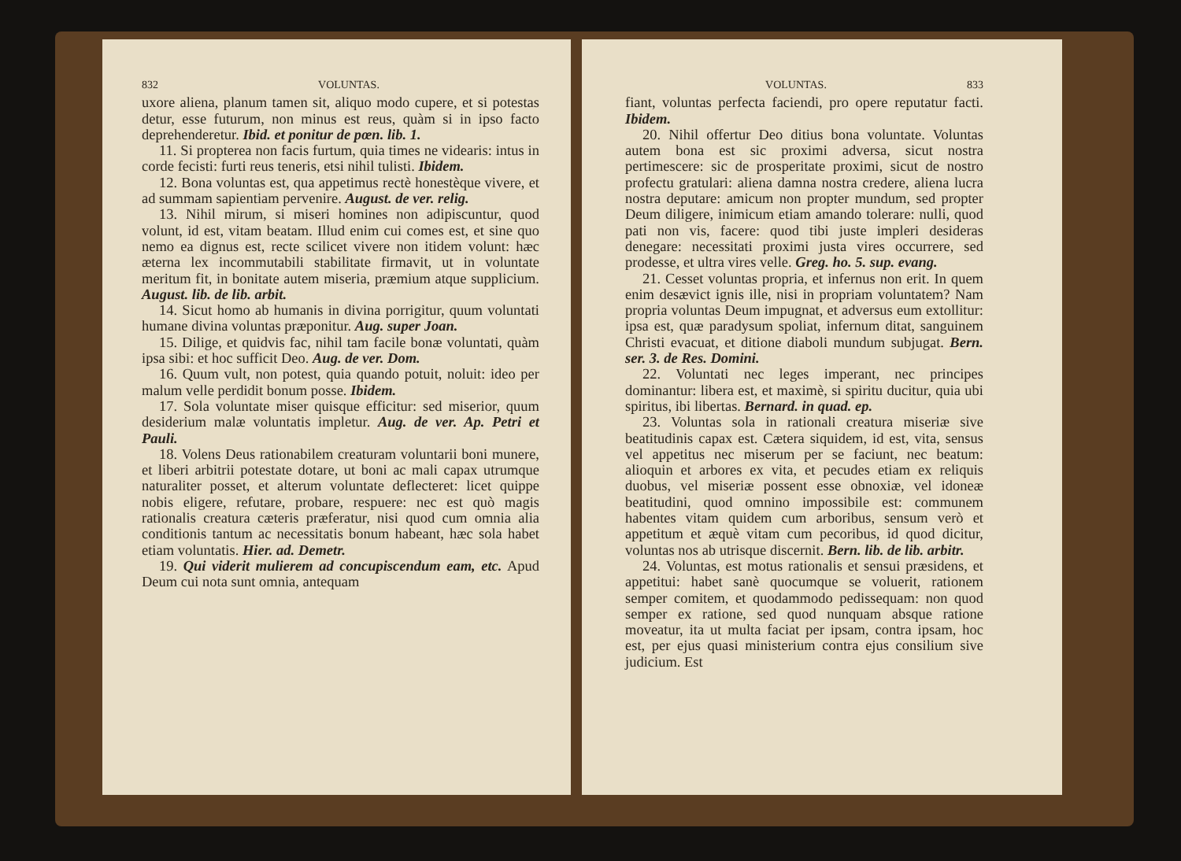832 VOLUNTAS.
uxore aliena, planum tamen sit, aliquo modo cupere, et si potestas detur, esse futurum, non minus est reus, quàm si in ipso facto deprehenderetur. Ibid. et ponitur de pœn. lib. 1.
11. Si propterea non facis furtum, quia times ne videaris: intus in corde fecisti: furti reus teneris, etsi nihil tulisti. Ibidem.
12. Bona voluntas est, qua appetimus rectè honestèque vivere, et ad summam sapientiam pervenire. August. de ver. relig.
13. Nihil mirum, si miseri homines non adipiscuntur, quod volunt, id est, vitam beatam. Illud enim cui comes est, et sine quo nemo ea dignus est, recte scilicet vivere non itidem volunt: hæc æterna lex incommutabili stabilitate firmavit, ut in voluntate meritum fit, in bonitate autem miseria, præmium atque supplicium. August. lib. de lib. arbit.
14. Sicut homo ab humanis in divina porrigitur, quum voluntati humane divina voluntas præponitur. Aug. super Joan.
15. Dilige, et quidvis fac, nihil tam facile bonæ voluntati, quàm ipsa sibi: et hoc sufficit Deo. Aug. de ver. Dom.
16. Quum vult, non potest, quia quando potuit, noluit: ideo per malum velle perdidit bonum posse. Ibidem.
17. Sola voluntate miser quisque efficitur: sed miserior, quum desiderium malæ voluntatis impletur. Aug. de ver. Ap. Petri et Pauli.
18. Volens Deus rationabilem creaturam voluntarii boni munere, et liberi arbitrii potestate dotare, ut boni ac mali capax utrumque naturaliter posset, et alterum voluntate deflecteret: licet quippe nobis eligere, refutare, probare, respuere: nec est quò magis rationalis creatura cæteris præferatur, nisi quod cum omnia alia conditionis tantum ac necessitatis bonum habeant, hæc sola habet etiam voluntatis. Hier. ad. Demetr.
19. Qui viderit mulierem ad concupiscendum eam, etc. Apud Deum cui nota sunt omnia, antequam
VOLUNTAS. 833
fiant, voluntas perfecta faciendi, pro opere reputatur facti. Ibidem.
20. Nihil offertur Deo ditius bona voluntate. Voluntas autem bona est sic proximi adversa, sicut nostra pertimescere: sic de prosperitate proximi, sicut de nostro profectu gratulari: aliena damna nostra credere, aliena lucra nostra deputare: amicum non propter mundum, sed propter Deum diligere, inimicum etiam amando tolerare: nulli, quod pati non vis, facere: quod tibi juste impleri desideras denegare: necessitati proximi justa vires occurrere, sed prodesse, et ultra vires velle. Greg. ho. 5. sup. evang.
21. Cesset voluntas propria, et infernus non erit. In quem enim desævict ignis ille, nisi in propriam voluntatem? Nam propria voluntas Deum impugnat, et adversus eum extollitur: ipsa est, quæ paradysum spoliat, infernum ditat, sanguinem Christi evacuat, et ditione diaboli mundum subjugat. Bern. ser. 3. de Res. Domini.
22. Voluntati nec leges imperant, nec principes dominantur: libera est, et maximè, si spiritu ducitur, quia ubi spiritus, ibi libertas. Bernard. in quad. ep.
23. Voluntas sola in rationali creatura miseriæ sive beatitudinis capax est. Cætera siquidem, id est, vita, sensus vel appetitus nec miserum per se faciunt, nec beatum: alioquin et arbores ex vita, et pecudes etiam ex reliquis duobus, vel miseriæ possent esse obnoxiæ, vel idoneæ beatitudini, quod omnino impossibile est: communem habentes vitam quidem cum arboribus, sensum verò et appetitum et æquè vitam cum pecoribus, id quod dicitur, voluntas nos ab utrisque discernit. Bern. lib. de lib. arbitr.
24. Voluntas, est motus rationalis et sensui præsidens, et appetitui: habet sanè quocumque se voluerit, rationem semper comitem, et quodammodo pedissequam: non quod semper ex ratione, sed quod nunquam absque ratione moveatur, ita ut multa faciat per ipsam, contra ipsam, hoc est, per ejus quasi ministerium contra ejus consilium sive judicium. Est